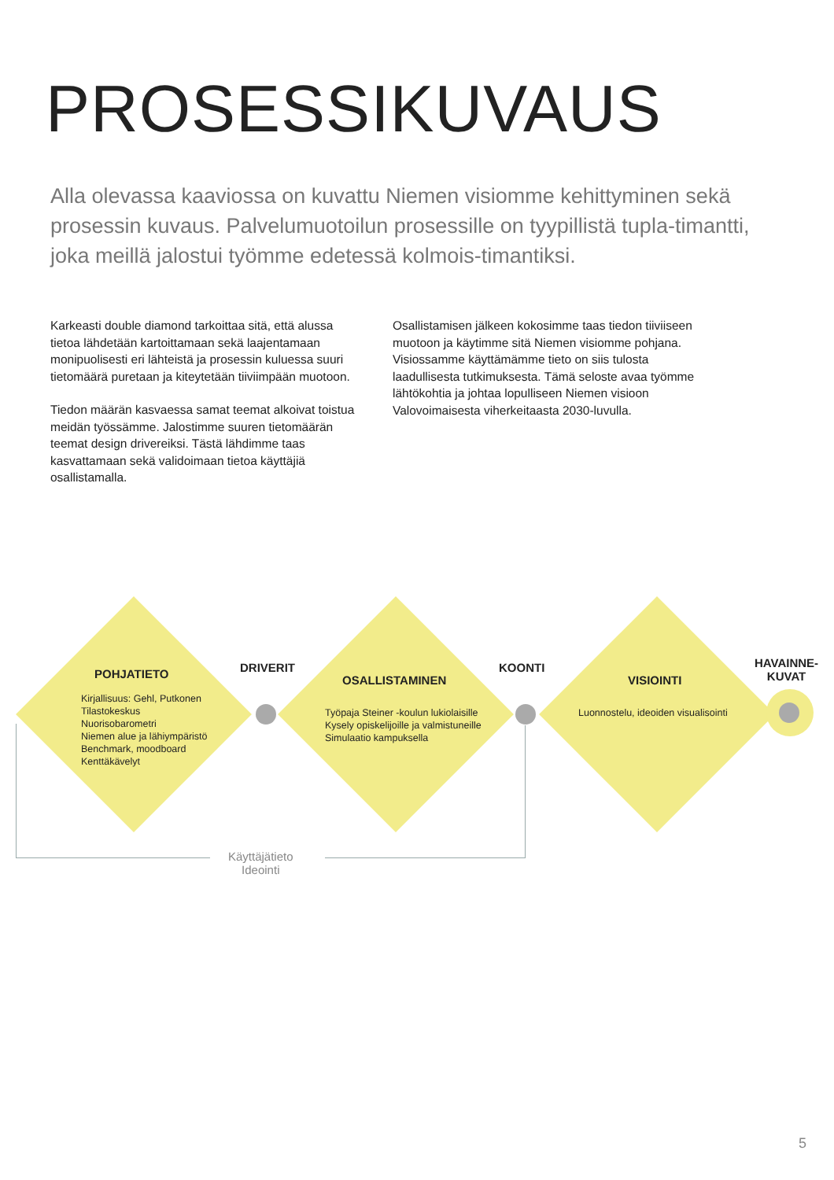PROSESSIKUVAUS
Alla olevassa kaaviossa on kuvattu Niemen visiomme kehittyminen sekä prosessin kuvaus. Palvelumuotoilun prosessille on tyypillistä tupla-timantti, joka meillä jalostui työmme edetessä kolmois-timantiksi.
Karkeasti double diamond tarkoittaa sitä, että alussa tietoa lähdetään kartoittamaan sekä laajentamaan monipuolisesti eri lähteistä ja prosessin kuluessa suuri tietomäärä puretaan ja kiteytetään tiiviimpään muotoon.
Tiedon määrän kasvaessa samat teemat alkoivat toistua meidän työssämme. Jalostimme suuren tietomäärän teemat design drivereiksi. Tästä lähdimme taas kasvattamaan sekä validoimaan tietoa käyttäjiä osallistamalla.
Osallistamisen jälkeen kokosimme taas tiedon tiiviiseen muotoon ja käytimme sitä Niemen visiomme pohjana. Visiossamme käyttämämme tieto on siis tulosta laadullisesta tutkimuksesta. Tämä seloste avaa työmme lähtökohtia ja johtaa lopulliseen Niemen visioon Valovoimaisesta viherkeitaasta 2030-luvulla.
POHJATIETO
Kirjallisuus: Gehl, Putkonen
Tilastokeskus
Nuorisobarometri
Niemen alue ja lähiympäristö
Benchmark, moodboard
Kenttäkävelyt
DRIVERIT
OSALLISTAMINEN
Työpaja Steiner -koulun lukiolaisille
Kysely opiskelijoille ja valmistuneille
Simulaatio kampuksella
KOONTI
VISIOINTI
Luonnostelu, ideoiden visualisointi
HAVAINNE-
KUVAT
Käyttäjätieto
Ideointi
5